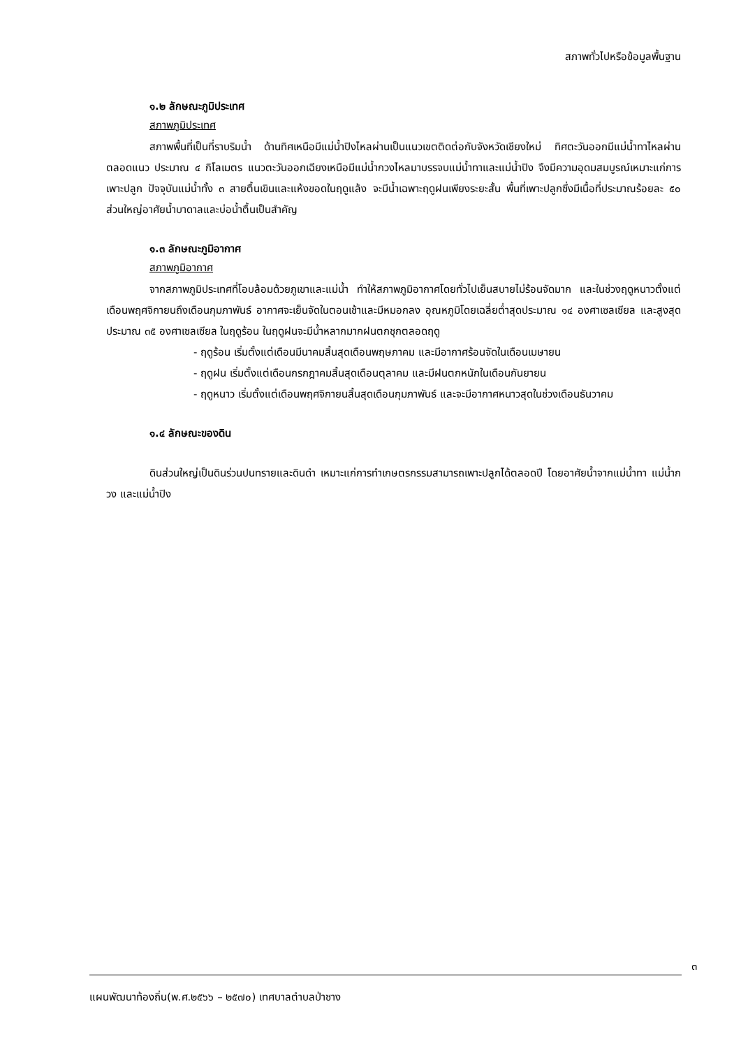สภาพทั่วไปหรือข้อมูลพื้นฐาน
๑.๒ ลักษณะภูมิประเทศ
สภาพภูมิประเทศ
สภาพพื้นที่เป็นที่ราบริมน้ำ ด้านทิศเหนือมีแม่น้ำปิงไหลผ่านเป็นแนวเขตติดต่อกับจังหวัดเชียงใหม่ ทิศตะวันออกมีแม่น้ำทาไหลผ่านตลอดแนว ประมาณ ๔ กิโลเมตร แนวตะวันออกเฉียงเหนือมีแม่น้ำกวงไหลมาบรรจบแม่น้ำทาและแม่น้ำปิง จึงมีความอุดมสมบูรณ์เหมาะแก่การเพาะปลูก ปัจจุบันแม่น้ำทั้ง ๓ สายตื้นเขินและแห้งขอดในฤดูแล้ง จะมีน้ำเฉพาะฤดูฝนเพียงระยะสั้น พื้นที่เพาะปลูกซึ่งมีเนื้อที่ประมาณร้อยละ ๕๐ ส่วนใหญ่อาศัยน้ำบาดาลและบ่อน้ำตื้นเป็นสำคัญ
๑.๓ ลักษณะภูมิอากาศ
สภาพภูมิอากาศ
จากสภาพภูมิประเทศที่โอบล้อมด้วยภูเขาและแม่น้ำ ทำให้สภาพภูมิอากาศโดยทั่วไปเย็นสบายไม่ร้อนจัดมาก และในช่วงฤดูหนาวตั้งแต่เดือนพฤศจิกายนถึงเดือนกุมภาพันธ์ อากาศจะเย็นจัดในตอนเช้าและมีหมอกลง อุณหภูมิโดยเฉลี่ยต่ำสุดประมาณ ๑๔ องศาเซลเซียล และสูงสุดประมาณ ๓๕ องศาเซลเซียล ในฤดูร้อน ในฤดูฝนจะมีน้ำหลากมากฝนตกชุกตลอดฤดู
- ฤดูร้อน เริ่มตั้งแต่เดือนมีนาคมสิ้นสุดเดือนพฤษภาคม และมีอากาศร้อนจัดในเดือนเมษายน
- ฤดูฝน เริ่มตั้งแต่เดือนกรกฎาคมสิ้นสุดเดือนตุลาคม และมีฝนตกหนักในเดือนกันยายน
- ฤดูหนาว เริ่มตั้งแต่เดือนพฤศจิกายนสิ้นสุดเดือนกุมภาพันธ์ และจะมีอากาศหนาวสุดในช่วงเดือนธันวาคม
๑.๔ ลักษณะของดิน
ดินส่วนใหญ่เป็นดินร่วนปนทรายและดินดำ เหมาะแก่การทำเกษตรกรรมสามารถเพาะปลูกได้ตลอดปี โดยอาศัยน้ำจากแม่น้ำทา แม่น้ำกวง และแม่น้ำปิง
๓
แผนพัฒนาท้องถิ่น(พ.ศ.๒๕๖๖ – ๒๕๗๐) เทศบาลตำบลป่าซาง